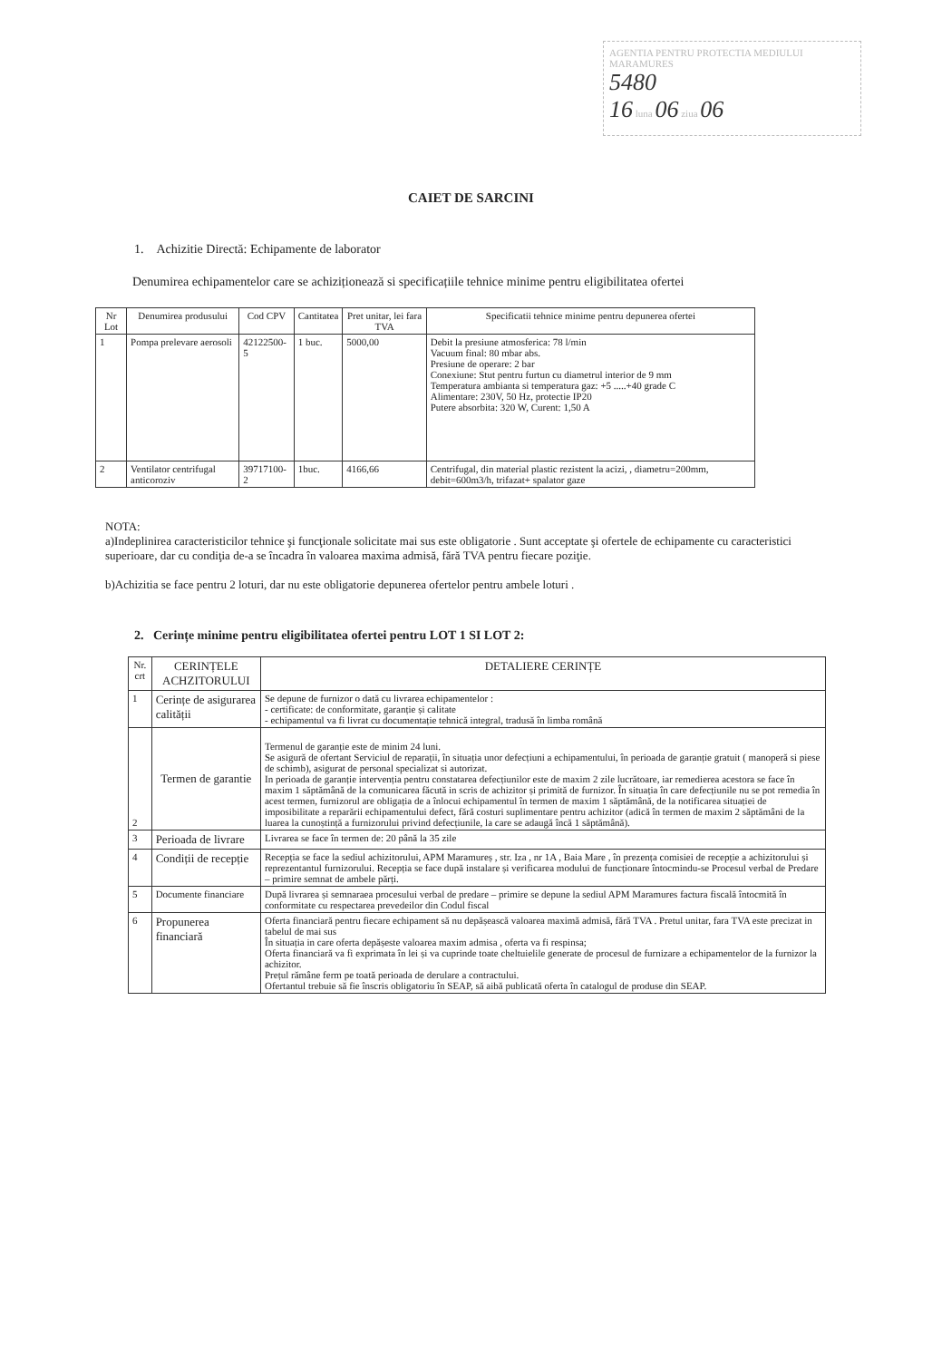AGENTIA PENTRU PROTECTIA MEDIULUI MARAMURES
5480
16 luna 06 ziua 06
CAIET DE SARCINI
1. Achizitie Directă: Echipamente de laborator
Denumirea echipamentelor care se achiziționează si specificațiile tehnice minime pentru eligibilitatea ofertei
| Nr Lot | Denumirea produsului | Cod CPV | Cantitatea | Pret unitar, lei fara TVA | Specificatii tehnice minime pentru depunerea ofertei |
| --- | --- | --- | --- | --- | --- |
| 1 | Pompa prelevare aerosoli | 42122500-5 | 1 buc. | 5000,00 | Debit la presiune atmosferica: 78 l/min Vacuum final: 80 mbar abs. Presiune de operare: 2 bar Conexiune: Stut pentru furtun cu diametrul interior de 9 mm Temperatura ambianta si temperatura gaz: +5 .....+40 grade C Alimentare: 230V, 50 Hz, protectie IP20 Putere absorbita: 320 W, Curent: 1,50 A |
| 2 | Ventilator centrifugal anticoroziv | 39717100-2 | 1buc. | 4166,66 | Centrifugal, din material plastic rezistent la acizi, , diametru=200mm, debit=600m3/h, trifazat+ spalator gaze |
NOTA:
a)Indeplinirea caracteristicilor tehnice şi funcţionale solicitate mai sus este obligatorie . Sunt acceptate şi ofertele de echipamente cu caracteristici superioare, dar cu condiţia de-a se încadra în valoarea maxima admisă, fără TVA pentru fiecare poziţie.
b)Achizitia se face pentru 2 loturi, dar nu este obligatorie depunerea ofertelor pentru ambele loturi .
2. Cerințe minime pentru eligibilitatea ofertei pentru LOT 1 SI LOT 2:
| Nr. crt | CERINȚELE ACHZITORULUI | DETALIERE CERINȚE |
| --- | --- | --- |
| 1 | Cerințe de asigurarea calității | Se depune de furnizor o dată cu livrarea echipamentelor : - certificate: de conformitate, garanție și calitate - echipamentul va fi livrat cu documentație tehnică integral, tradusă în limba română |
| 2 | Termen de garantie | Termenul de garanție este de minim 24 luni. Se asigură de ofertant Serviciul de reparații, în situația unor defecțiuni a echipamentului, în perioada de garanție gratuit ( manoperă si piese de schimb), asigurat de personal specializat si autorizat. In perioada de garanție intervenția pentru constatarea defecțiunilor este de maxim 2 zile lucrătoare, iar remedierea acestora se face în maxim 1 săptămână de la comunicarea făcută in scris de achizitor și primită de furnizor. În situația în care defecțiunile nu se pot remedia în acest termen, furnizorul are obligația de a înlocui echipamentul în termen de maxim 1 săptămână, de la notificarea situației de imposibilitate a reparării echipamentului defect, fără costuri suplimentare pentru achizitor (adică în termen de maxim 2 săptămâni de la luarea la cunoștință a furnizorului privind defecțiunile, la care se adaugă încă 1 săptămână). |
| 3 | Perioada de livrare | Livrarea se face în termen de: 20 până la 35 zile |
| 4 | Condiții de recepție | Recepția se face la sediul achizitorului, APM Maramureș , str. Iza , nr 1A , Baia Mare , în prezența comisiei de recepție a achizitorului și reprezentantul furnizorului. Recepția se face după instalare și verificarea modului de funcționare întocmindu-se Procesul verbal de Predare – primire semnat de ambele părți. |
| 5 | Documente financiare | După livrarea și semnaraea procesului verbal de predare – primire se depune la sediul APM Maramures factura fiscală întocmită în conformitate cu respectarea prevedeilor din Codul fiscal |
| 6 | Propunerea financiară | Oferta financiară pentru fiecare echipament să nu depășească valoarea maximă admisă, fără TVA . Pretul unitar, fara TVA este precizat in tabelul de mai sus În situația in care oferta depășeste valoarea maxim admisa , oferta va fi respinsa; Oferta financiară va fi exprimata în lei și va cuprinde toate cheltuielile generate de procesul de furnizare a echipamentelor de la furnizor la achizitor. Prețul rămâne ferm pe toată perioada de derulare a contractului. Ofertantul trebuie să fie înscris obligatoriu în SEAP, să aibă publicată oferta în catalogul de produse din SEAP. |